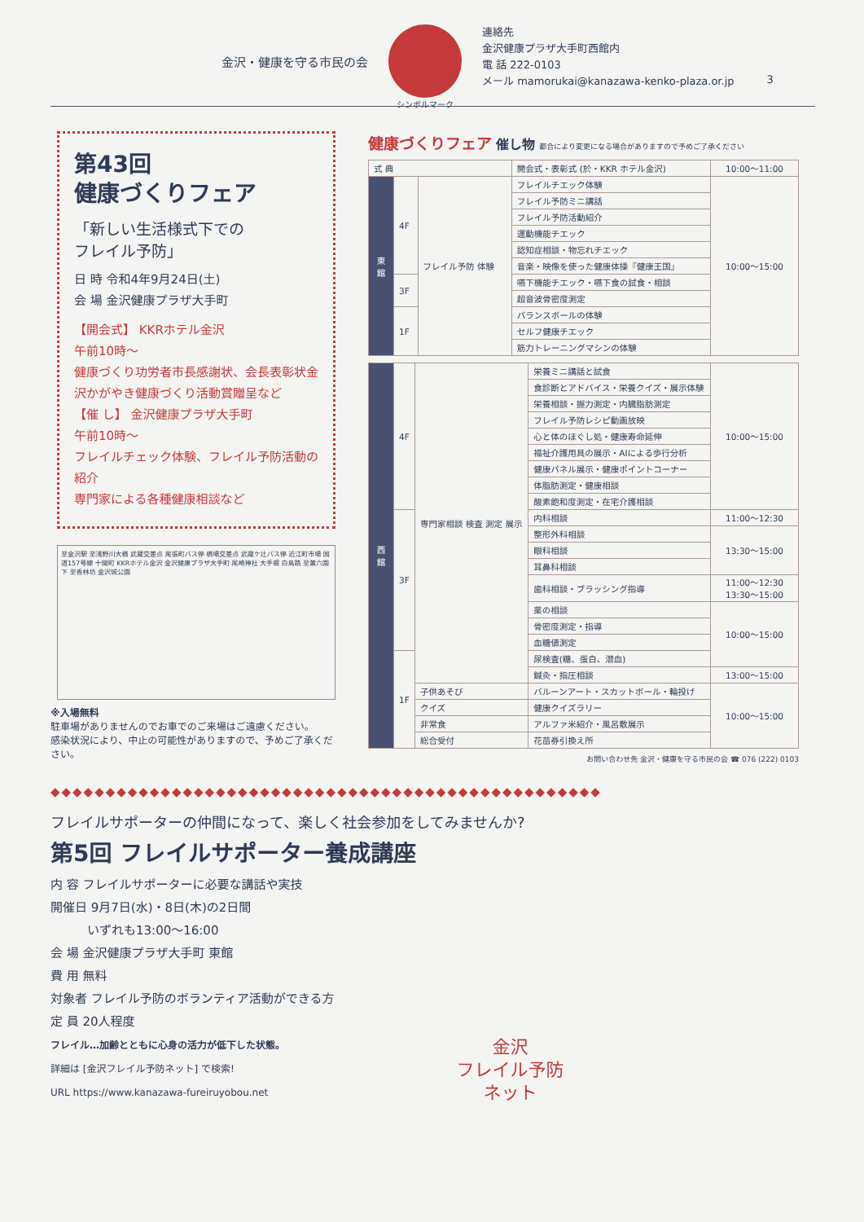金沢・健康を守る市民の会
シンボルマーク
連絡先
金沢健康プラザ大手町西館内
電 話 222-0103
メール mamorukai@kanazawa-kenko-plaza.or.jp
3
第43回
健康づくりフェア
「新しい生活様式下での
フレイル予防」
日 時 令和4年9月24日(土)
会 場 金沢健康プラザ大手町
【開会式】 KKRホテル金沢
午前10時～
健康づくり功労者市長感謝状、会長表彰状金沢かがやき健康づくり活動賞贈呈など
【催 し】 金沢健康プラザ大手町
午前10時～
フレイルチェック体験、フレイル予防活動の紹介
専門家による各種健康相談など
至金沢駅 至浅野川大橋 武蔵交差点 尾張町バス停 橋場交差点 武蔵ケ辻バス停 近江町市場 国道157号線 十間町 KKRホテル金沢 金沢健康プラザ大手町 尾崎神社 大手堀 白鳥路 至兼六園下 至香林坊 金沢城公園
※入場無料
駐車場がありませんのでお車でのご来場はご遠慮ください。
感染状況により、中止の可能性がありますので、予めご了承ください。
健康づくりフェア 催し物 都合により変更になる場合がありますので予めご了承ください
| 式 典 | | | 開会式・表彰式 (於・KKR ホテル金沢) | 10:00～11:00 |
| 東館 | 4F | フレイル予防 体験 | フレイルチエック体験 | 10:00～15:00 |
| | | | フレイル予防ミニ講話 | |
| | | | フレイル予防活動紹介 | |
| | | | 運動機能チエック | |
| | | | 認知症相談・物忘れチエック | |
| | | | 音楽・映像を使った健康体操『健康王国』 | |
| | 3F | | 嚥下機能チエック・嚥下食の試食・相談 | |
| | | | 超音波骨密度測定 | |
| | 1F | | バランスボールの体験 | |
| | | | セルフ健康チエック | |
| | | | 筋力トレーニングマシンの体験 | |
| 西館 | 4F | 専門家相談 検査 測定 展示 | 栄養ミニ講話と試食 | 10:00～15:00 |
| | | | 食診断とアドバイス・栄養クイズ・展示体験 | |
| | | | 栄養相談・握力測定・内臓脂肪測定 | |
| | | | フレイル予防レシピ動画放映 | |
| | | | 心と体のほぐし処・健康寿命延伸 | |
| | | | 福祉介護用具の展示・AIによる歩行分析 | |
| | | | 健康パネル展示・健康ポイントコーナー | |
| | | | 体脂肪測定・健康相談 | |
| | | | 酸素飽和度測定・在宅介護相談 | |
| | 3F | | 内科相談 | 11:00～12:30 |
| | | | 整形外科相談 | 13:30～15:00 |
| | | | 眼科相談 | |
| | | | 耳鼻科相談 | |
| | | | 歯科相談・ブラッシング指導 | 11:00～12:30 13:30～15:00 |
| | | | 薬の相談 | 10:00～15:00 |
| | | | 骨密度測定・指導 | |
| | | | 血糖値測定 | |
| | 1F | | 尿検査(糖、蛋白、潜血) | |
| | | | 鍼灸・指圧相談 | 13:00～15:00 |
| | | 子供あそび | バルーンアート・スカットボール・輪投げ | 10:00～15:00 |
| | | クイズ | 健康クイズラリー | |
| | | 非常食 | アルファ米紹介・風呂敷展示 | |
| | | 総合受付 | 花苗券引換え所 | |
お問い合わせ先 金沢・健康を守る市民の会 ☎ 076 (222) 0103
◆◆◆◆◆◆◆◆◆◆◆◆◆◆◆◆◆◆◆◆◆◆◆◆◆◆◆◆◆◆◆◆◆◆◆◆◆◆◆◆◆◆◆◆◆◆◆◆◆◆
フレイルサポーターの仲間になって、楽しく社会参加をしてみませんか?
第5回 フレイルサポーター養成講座
内 容 フレイルサポーターに必要な講話や実技
開催日 9月7日(水)・8日(木)の2日間
　　　いずれも13:00～16:00
会 場 金沢健康プラザ大手町 東館
費 用 無料
対象者 フレイル予防のボランティア活動ができる方
定 員 20人程度
フレイル…加齢とともに心身の活力が低下した状態。
詳細は [金沢フレイル予防ネット] で検索!
URL https://www.kanazawa-fureiruyobou.net
金沢
フレイル予防
ネット